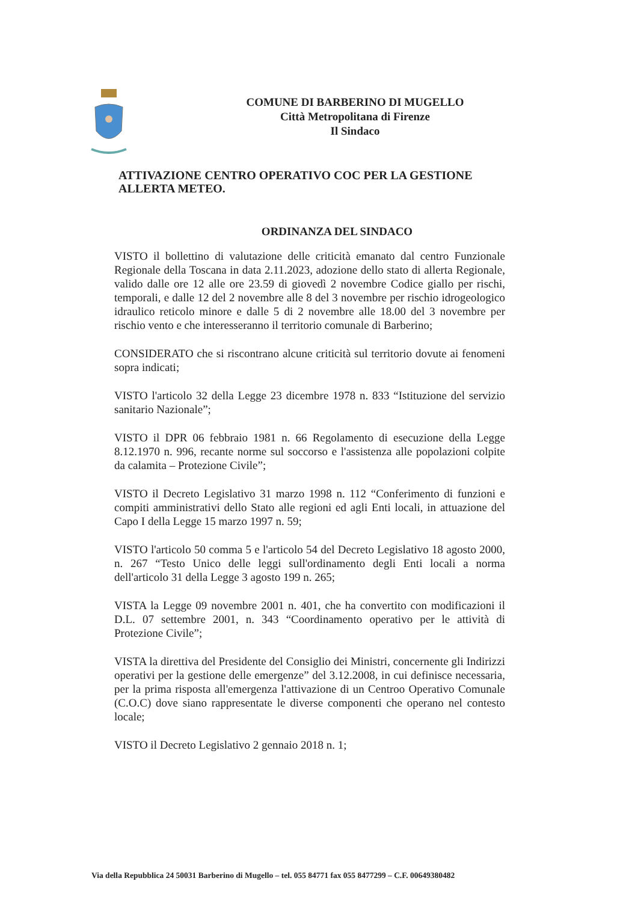COMUNE DI BARBERINO DI MUGELLO
Città Metropolitana di Firenze
Il Sindaco
ATTIVAZIONE CENTRO OPERATIVO COC PER LA GESTIONE ALLERTA METEO.
ORDINANZA DEL SINDACO
VISTO il bollettino di valutazione delle criticità emanato dal centro Funzionale Regionale della Toscana in data 2.11.2023, adozione dello stato di allerta Regionale, valido dalle ore 12 alle ore 23.59 di giovedì 2 novembre Codice giallo per rischi, temporali, e dalle 12 del 2 novembre alle 8 del 3 novembre per rischio idrogeologico idraulico reticolo minore e dalle 5 di 2 novembre alle 18.00 del 3 novembre per rischio vento e che interesseranno il territorio comunale di Barberino;
CONSIDERATO che si riscontrano alcune criticità sul territorio dovute ai fenomeni sopra indicati;
VISTO l'articolo 32 della Legge 23 dicembre 1978 n. 833 “Istituzione del servizio sanitario Nazionale”;
VISTO il DPR 06 febbraio 1981 n. 66 Regolamento di esecuzione della Legge 8.12.1970 n. 996, recante norme sul soccorso e l'assistenza alle popolazioni colpite da calamita – Protezione Civile”;
VISTO il Decreto Legislativo 31 marzo 1998 n. 112 “Conferimento di funzioni e compiti amministrativi dello Stato alle regioni ed agli Enti locali, in attuazione del Capo I della Legge 15 marzo 1997 n. 59;
VISTO l'articolo 50 comma 5 e l'articolo 54 del Decreto Legislativo 18 agosto 2000, n. 267 “Testo Unico delle leggi sull'ordinamento degli Enti locali a norma dell'articolo 31 della Legge 3 agosto 199 n. 265;
VISTA la Legge 09 novembre 2001 n. 401, che ha convertito con modificazioni il D.L. 07 settembre 2001, n. 343 “Coordinamento operativo per le attività di Protezione Civile”;
VISTA la direttiva del Presidente del Consiglio dei Ministri, concernente gli Indirizzi operativi per la gestione delle emergenze” del 3.12.2008, in cui definisce necessaria, per la prima risposta all'emergenza l'attivazione di un Centroo Operativo Comunale (C.O.C) dove siano rappresentate le diverse componenti che operano nel contesto locale;
VISTO il Decreto Legislativo 2 gennaio 2018 n. 1;
Via della Repubblica 24 50031 Barberino di Mugello – tel. 055 84771 fax 055 8477299 – C.F. 00649380482